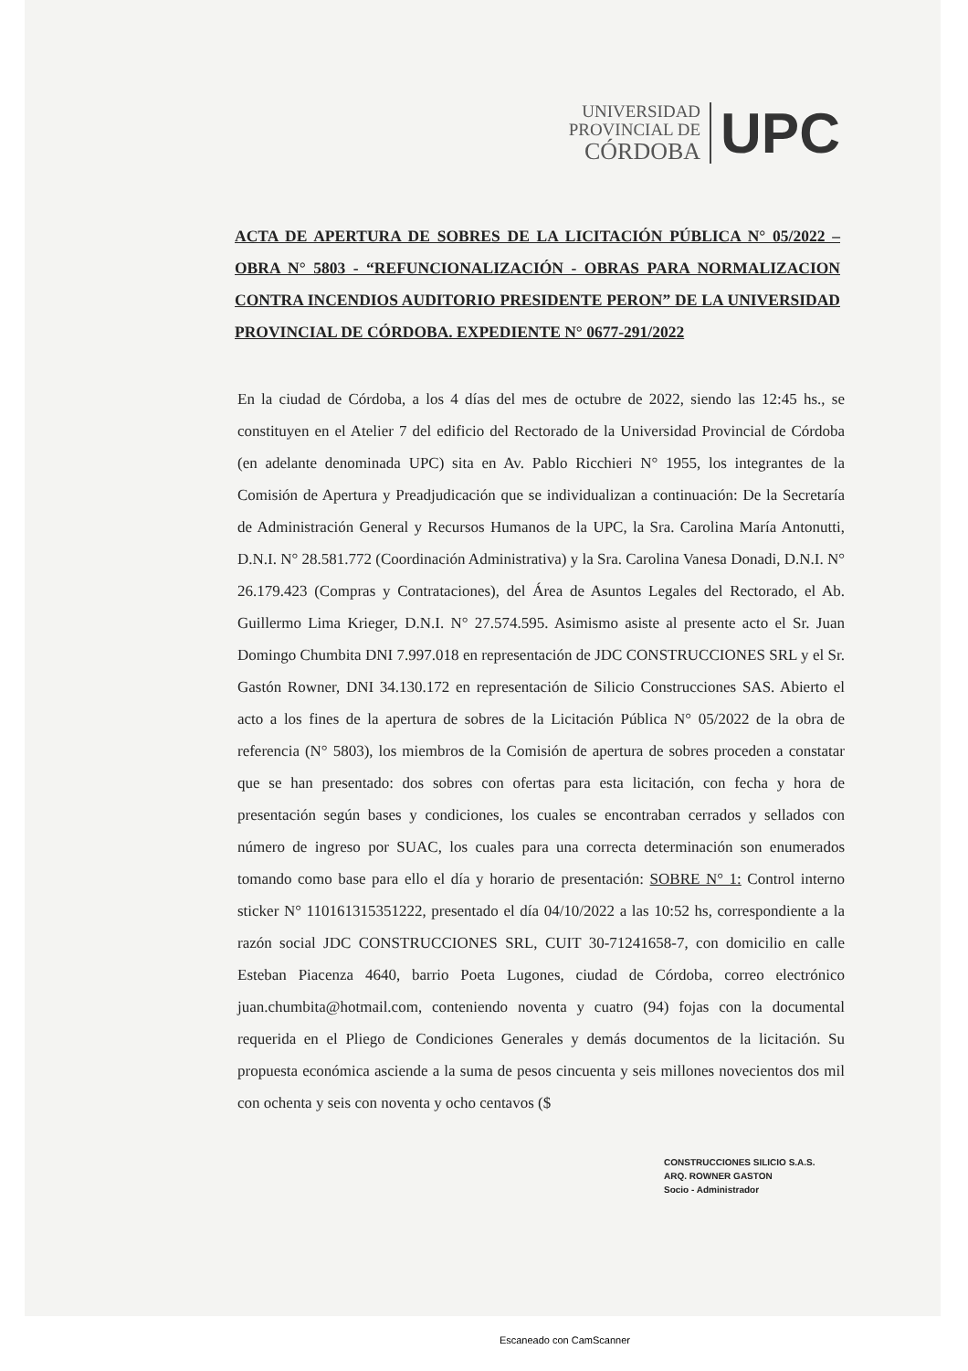UNIVERSIDAD
PROVINCIAL DE
CÓRDOBA
UPC
ACTA DE APERTURA DE SOBRES DE LA LICITACIÓN PÚBLICA N° 05/2022 – OBRA N° 5803 - “REFUNCIONALIZACIÓN - OBRAS PARA NORMALIZACION CONTRA INCENDIOS AUDITORIO PRESIDENTE PERON” DE LA UNIVERSIDAD PROVINCIAL DE CÓRDOBA. EXPEDIENTE N° 0677-291/2022
En la ciudad de Córdoba, a los 4 días del mes de octubre de 2022, siendo las 12:45 hs., se constituyen en el Atelier 7 del edificio del Rectorado de la Universidad Provincial de Córdoba (en adelante denominada UPC) sita en Av. Pablo Ricchieri N° 1955, los integrantes de la Comisión de Apertura y Preadjudicación que se individualizan a continuación: De la Secretaría de Administración General y Recursos Humanos de la UPC, la Sra. Carolina María Antonutti, D.N.I. N° 28.581.772 (Coordinación Administrativa) y la Sra. Carolina Vanesa Donadi, D.N.I. N° 26.179.423 (Compras y Contrataciones), del Área de Asuntos Legales del Rectorado, el Ab. Guillermo Lima Krieger, D.N.I. N° 27.574.595. Asimismo asiste al presente acto el Sr. Juan Domingo Chumbita DNI 7.997.018 en representación de JDC CONSTRUCCIONES SRL y el Sr. Gastón Rowner, DNI 34.130.172 en representación de Silicio Construcciones SAS. Abierto el acto a los fines de la apertura de sobres de la Licitación Pública N° 05/2022 de la obra de referencia (N° 5803), los miembros de la Comisión de apertura de sobres proceden a constatar que se han presentado: dos sobres con ofertas para esta licitación, con fecha y hora de presentación según bases y condiciones, los cuales se encontraban cerrados y sellados con número de ingreso por SUAC, los cuales para una correcta determinación son enumerados tomando como base para ello el día y horario de presentación: SOBRE N° 1: Control interno sticker N° 110161315351222, presentado el día 04/10/2022 a las 10:52 hs, correspondiente a la razón social JDC CONSTRUCCIONES SRL, CUIT 30-71241658-7, con domicilio en calle Esteban Piacenza 4640, barrio Poeta Lugones, ciudad de Córdoba, correo electrónico juan.chumbita@hotmail.com, conteniendo noventa y cuatro (94) fojas con la documental requerida en el Pliego de Condiciones Generales y demás documentos de la licitación. Su propuesta económica asciende a la suma de pesos cincuenta y seis millones novecientos dos mil con ochenta y seis con noventa y ocho centavos ($
CONSTRUCCIONES SILICIO S.A.S.
ARQ. ROWNER GASTON
Socio - Administrador
Escaneado con CamScanner